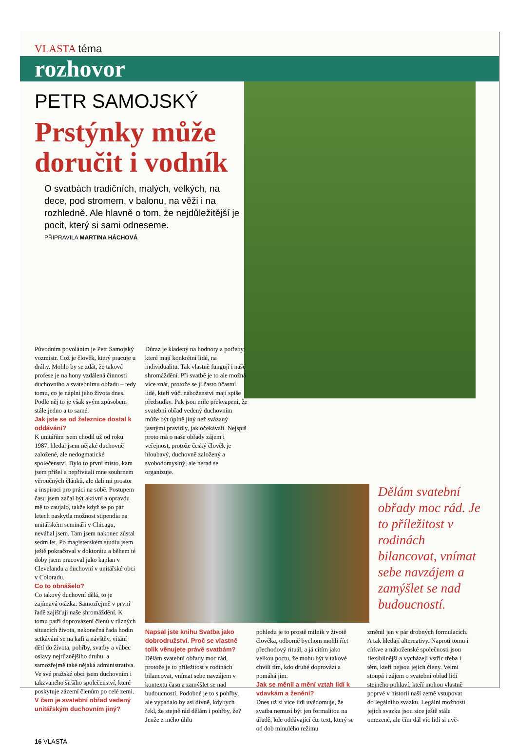VLASTA téma
rozhovor
PETR SAMOJSKÝ
Prstýnky může doručit i vodník
O svatbách tradičních, malých, velkých, na dece, pod stromem, v balonu, na věži i na rozhledně. Ale hlavně o tom, že nejdůležitější je pocit, který si sami odneseme.
PŘIPRAVILA MARTINA HÁCHOVÁ
Původním povoláním je Petr Samojský vozmistr. Což je člověk, který pracuje u dráhy. Mohlo by se zdát, že taková profese je na hony vzdálená činnosti duchovního a svatebnímu obřadu – tedy tomu, co je náplní jeho života dnes. Podle něj to je však svým způsobem stále jedno a to samé.
Jak jste se od železnice dostal k oddávání?
K unitářům jsem chodil už od roku 1987, hledal jsem nějaké duchovně založené, ale nedogmatické společenství. Bylo to první místo, kam jsem přišel a nepřivítali mne souhrnem věroučných článků, ale dali mi prostor a inspiraci pro práci na sobě. Postupem času jsem začal být aktivní a opravdu mě to zaujalo, takže když se po pár letech naskytla možnost stipendia na unitářském semináři v Chicagu, neváhal jsem. Tam jsem nakonec zůstal sedm let. Po magisterském studiu jsem ještě pokračoval v doktorátu a během té doby jsem pracoval jako kaplan v Clevelandu a duchovní v unitářské obci v Coloradu.
Co to obnášelo?
Co takový duchovní dělá, to je zajímavá otázka. Samozřejmě v první řadě zajišťuji naše shromáždění. K tomu patří doprovázení členů v různých situacích života, nekonečná řada hodin setkávání se na kafi a návštěv, vítání dětí do života, pohřby, svatby a vůbec oslavy nejrůznějšího druhu, a samozřejmě také nějaká administrativa. Ve své pražské obci jsem duchovním i takzvaného širšího společenství, které poskytuje zázemí členům po celé zemi.
V čem je svatební obřad vedený unitářským duchovním jiný?
Důraz je kladený na hodnoty a potřeby, které mají konkrétní lidé, na individualitu. Tak vlastně fungují i naše shromáždění. Při svatbě je to ale možná více znát, protože se jí často účastní lidé, kteří vůči náboženství mají spíše předsudky. Pak jsou mile překvapeni, že svatební obřad vedený duchovním může být úplně jiný než svázaný jasnými pravidly, jak očekávali. Nejspíš proto má o naše obřady zájem i veřejnost, protože český člověk je hloubavý, duchovně založený a svobodomyslný, ale nerad se organizuje.
Dělám svatební obřady moc rád. Je to příležitost v rodinách bilancovat, vnímat sebe navzájem a zamýšlet se nad budoucností.
Napsal jste knihu Svatba jako dobrodružství. Proč se vlastně tolik věnujete právě svatbám?
Dělám svatební obřady moc rád, protože je to příležitost v rodinách bilancovat, vnímat sebe navzájem v kontextu času a zamýšlet se nad budoucností. Podobné je to s pohřby, ale vypadalo by asi divně, kdybych řekl, že stejně rád dělám i pohřby, že? Jenže z mého úhlu
pohledu je to prostě milník v životě člověka, odborně bychom mohli říct přechodový rituál, a já cítím jako velkou poctu, že mohu být v takové chvíli tím, kdo druhé doprovází a pomáhá jim.
Jak se měnil a mění vztah lidí k vdavkám a ženění?
Dnes už si více lidí uvědomuje, že svatba nemusí být jen formalitou na úřadě, kde oddávající čte text, který se od dob minulého režimu
změnil jen v pár drobných formulacích. A tak hledají alternativy. Naproti tomu i církve a náboženské společnosti jsou flexibilnější a vycházejí vstříc třeba i těm, kteří nejsou jejich členy. Velmi stoupá i zájem o svatební obřad lidí stejného pohlaví, kteří mohou vlastně poprvé v historii naší země vstupovat do legálního svazku. Legální možnosti jejich svazku jsou sice ještě stále omezené, ale čím dál víc lidí si uvě-
16 VLASTA